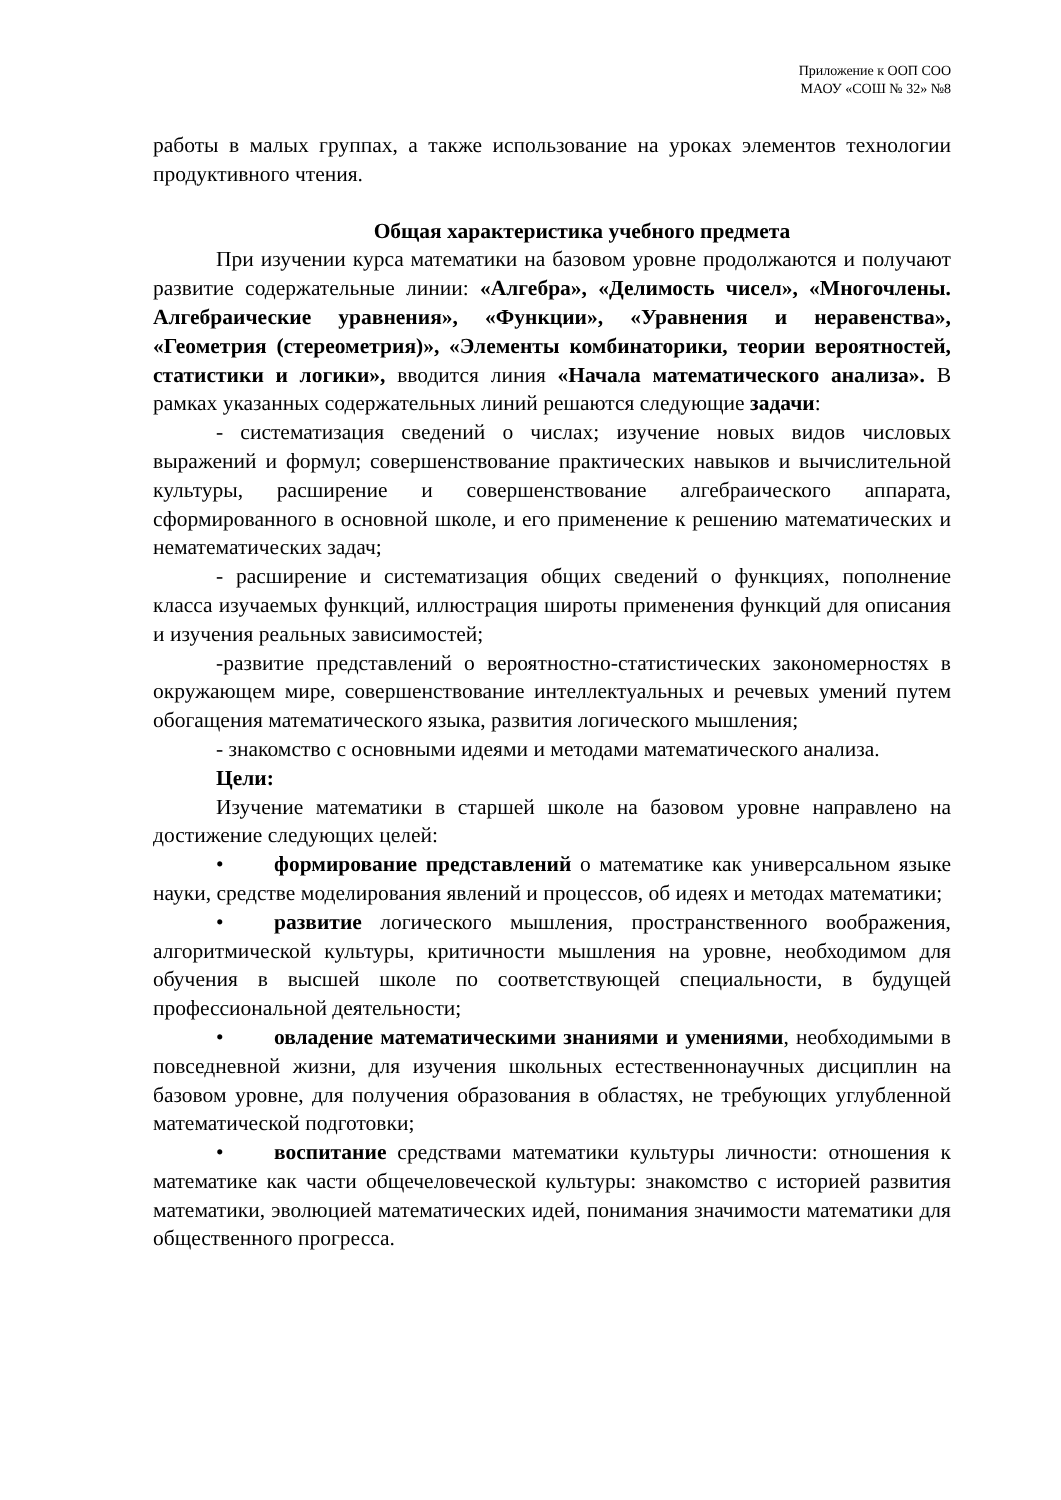Приложение к ООП СОО
МАОУ «СОШ № 32» №8
работы в малых группах, а также использование на уроках элементов технологии продуктивного чтения.
Общая характеристика учебного предмета
При изучении курса математики на базовом уровне продолжаются и получают развитие содержательные линии: «Алгебра», «Делимость чисел», «Многочлены. Алгебраические уравнения», «Функции», «Уравнения и неравенства», «Геометрия (стереометрия)», «Элементы комбинаторики, теории вероятностей, статистики и логики», вводится линия «Начала математического анализа». В рамках указанных содержательных линий решаются следующие задачи:
- систематизация сведений о числах; изучение новых видов числовых выражений и формул; совершенствование практических навыков и вычислительной культуры, расширение и совершенствование алгебраического аппарата, сформированного в основной школе, и его применение к решению математических и нематематических задач;
- расширение и систематизация общих сведений о функциях, пополнение класса изучаемых функций, иллюстрация широты применения функций для описания и изучения реальных зависимостей;
-развитие представлений о вероятностно-статистических закономерностях в окружающем мире, совершенствование интеллектуальных и речевых умений путем обогащения математического языка, развития логического мышления;
- знакомство с основными идеями и методами математического анализа.
Цели:
Изучение математики в старшей школе на базовом уровне направлено на достижение следующих целей:
• формирование представлений о математике как универсальном языке науки, средстве моделирования явлений и процессов, об идеях и методах математики;
• развитие логического мышления, пространственного воображения, алгоритмической культуры, критичности мышления на уровне, необходимом для обучения в высшей школе по соответствующей специальности, в будущей профессиональной деятельности;
• овладение математическими знаниями и умениями, необходимыми в повседневной жизни, для изучения школьных естественнонаучных дисциплин на базовом уровне, для получения образования в областях, не требующих углубленной математической подготовки;
• воспитание средствами математики культуры личности: отношения к математике как части общечеловеческой культуры: знакомство с историей развития математики, эволюцией математических идей, понимания значимости математики для общественного прогресса.